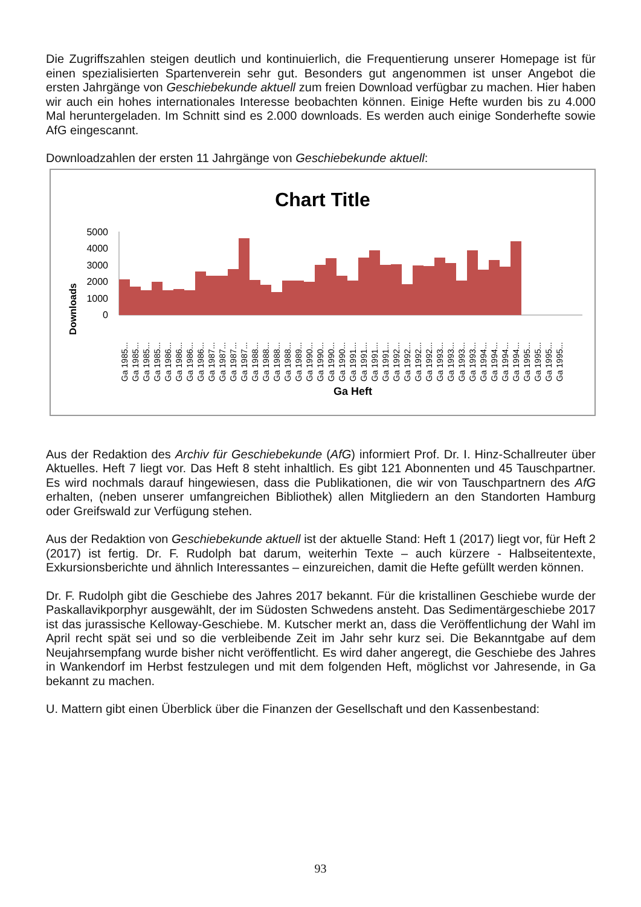Die Zugriffszahlen steigen deutlich und kontinuierlich, die Frequentierung unserer Homepage ist für einen spezialisierten Spartenverein sehr gut. Besonders gut angenommen ist unser Angebot die ersten Jahrgänge von Geschiebekunde aktuell zum freien Download verfügbar zu machen. Hier haben wir auch ein hohes internationales Interesse beobachten können. Einige Hefte wurden bis zu 4.000 Mal heruntergeladen. Im Schnitt sind es 2.000 downloads. Es werden auch einige Sonderhefte sowie AfG eingescannt.
Downloadzahlen der ersten 11 Jahrgänge von Geschiebekunde aktuell:
Chart Title
Downloads
0
1000
2000
3000
4000
5000
Ga 1985...
Ga 1985...
Ga 1985...
Ga 1985...
Ga 1986...
Ga 1986...
Ga 1986...
Ga 1986...
Ga 1987...
Ga 1987...
Ga 1987...
Ga 1987...
Ga 1988...
Ga 1988...
Ga 1988...
Ga 1988...
Ga 1989...
Ga 1990...
Ga 1990...
Ga 1990...
Ga 1990...
Ga 1991...
Ga 1991...
Ga 1991...
Ga 1991...
Ga 1992...
Ga 1992...
Ga 1992...
Ga 1992...
Ga 1993...
Ga 1993...
Ga 1993...
Ga 1993...
Ga 1994...
Ga 1994...
Ga 1994...
Ga 1994...
Ga 1995...
Ga 1995...
Ga 1995...
Ga 1995...
Ga Heft
Aus der Redaktion des Archiv für Geschiebekunde (AfG) informiert Prof. Dr. I. Hinz-Schallreuter über Aktuelles. Heft 7 liegt vor. Das Heft 8 steht inhaltlich. Es gibt 121 Abonnenten und 45 Tauschpartner. Es wird nochmals darauf hingewiesen, dass die Publikationen, die wir von Tauschpartnern des AfG erhalten, (neben unserer umfangreichen Bibliothek) allen Mitgliedern an den Standorten Hamburg oder Greifswald zur Verfügung stehen.
Aus der Redaktion von Geschiebekunde aktuell ist der aktuelle Stand: Heft 1 (2017) liegt vor, für Heft 2 (2017) ist fertig. Dr. F. Rudolph bat darum, weiterhin Texte – auch kürzere - Halbseitentexte, Exkursionsberichte und ähnlich Interessantes – einzureichen, damit die Hefte gefüllt werden können.
Dr. F. Rudolph gibt die Geschiebe des Jahres 2017 bekannt. Für die kristallinen Geschiebe wurde der Paskallavikporphyr ausgewählt, der im Südosten Schwedens ansteht. Das Sedimentärgeschiebe 2017 ist das jurassische Kelloway-Geschiebe. M. Kutscher merkt an, dass die Veröffentlichung der Wahl im April recht spät sei und so die verbleibende Zeit im Jahr sehr kurz sei. Die Bekanntgabe auf dem Neujahrsempfang wurde bisher nicht veröffentlicht. Es wird daher angeregt, die Geschiebe des Jahres in Wankendorf im Herbst festzulegen und mit dem folgenden Heft, möglichst vor Jahresende, in Ga bekannt zu machen.
U. Mattern gibt einen Überblick über die Finanzen der Gesellschaft und den Kassenbestand:
93